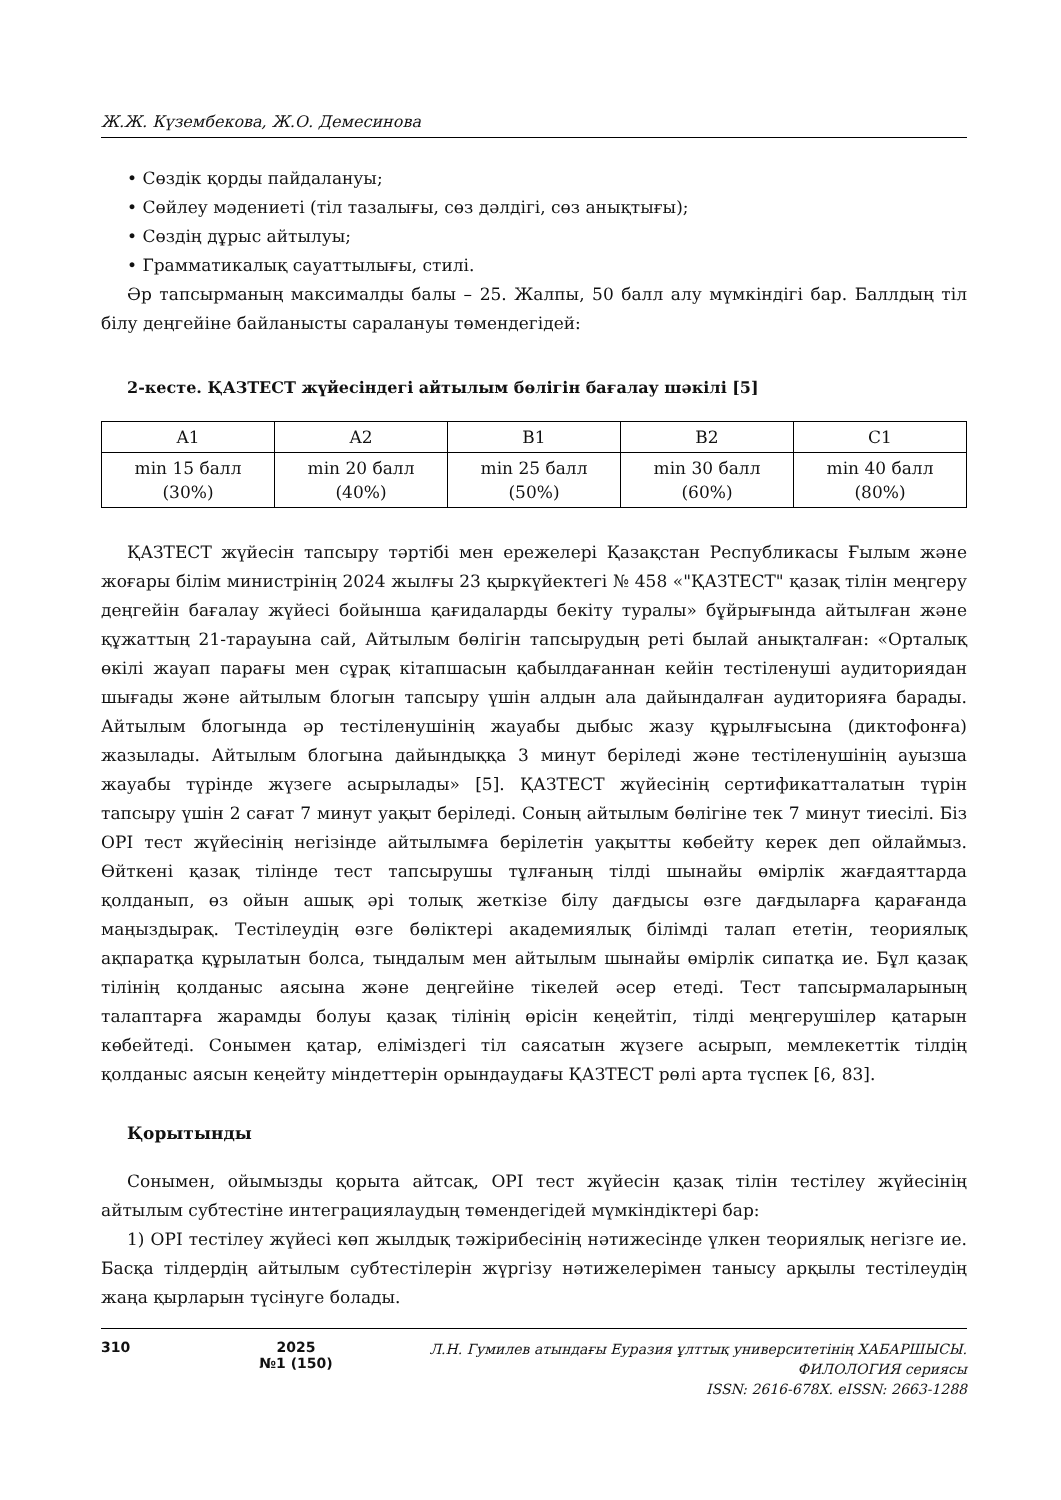Ж.Ж. Күзембекова, Ж.О. Демесинова
• Сөздік қорды пайдалануы;
• Сөйлеу мәдениеті (тіл тазалығы, сөз дәлдігі, сөз анықтығы);
• Сөздің дұрыс айтылуы;
• Грамматикалық сауаттылығы, стилі.
Әр тапсырманың максималды балы – 25. Жалпы, 50 балл алу мүмкіндігі бар. Баллдың тіл білу деңгейіне байланысты саралануы төмендегідей:
2-кесте. ҚАЗТЕСТ жүйесіндегі айтылым бөлігін бағалау шәкілі [5]
| A1 | A2 | B1 | B2 | C1 |
| --- | --- | --- | --- | --- |
| min 15 балл (30%) | min 20 балл (40%) | min 25 балл (50%) | min 30 балл (60%) | min 40 балл (80%) |
ҚАЗТЕСТ жүйесін тапсыру тәртібі мен ережелері Қазақстан Республикасы Ғылым және жоғары білім министрінің 2024 жылғы 23 қыркүйектегі № 458 «"ҚАЗТЕСТ" қазақ тілін меңгеру деңгейін бағалау жүйесі бойынша қағидаларды бекіту туралы» бұйрығында айтылған және құжаттың 21-тарауына сай, Айтылым бөлігін тапсырудың реті былай анықталған: «Орталық өкілі жауап парағы мен сұрақ кітапшасын қабылдағаннан кейін тестіленуші аудиториядан шығады және айтылым блогын тапсыру үшін алдын ала дайындалған аудиторияға барады. Айтылым блогында әр тестіленушінің жауабы дыбыс жазу құрылғысына (диктофонға) жазылады. Айтылым блогына дайындыққа 3 минут беріледі және тестіленушінің ауызша жауабы түрінде жүзеге асырылады» [5]. ҚАЗТЕСТ жүйесінің сертификатталатын түрін тапсыру үшін 2 сағат 7 минут уақыт беріледі. Соның айтылым бөлігіне тек 7 минут тиесілі. Біз OPI тест жүйесінің негізінде айтылымға берілетін уақытты көбейту керек деп ойлаймыз. Өйткені қазақ тілінде тест тапсырушы тұлғаның тілді шынайы өмірлік жағдаяттарда қолданып, өз ойын ашық әрі толық жеткізе білу дағдысы өзге дағдыларға қарағанда маңыздырақ. Тестілеудің өзге бөліктері академиялық білімді талап ететін, теориялық ақпаратқа құрылатын болса, тыңдалым мен айтылым шынайы өмірлік сипатқа ие. Бұл қазақ тілінің қолданыс аясына және деңгейіне тікелей әсер етеді. Тест тапсырмаларының талаптарға жарамды болуы қазақ тілінің өрісін кеңейтіп, тілді меңгерушілер қатарын көбейтеді. Сонымен қатар, еліміздегі тіл саясатын жүзеге асырып, мемлекеттік тілдің қолданыс аясын кеңейту міндеттерін орындаудағы ҚАЗТЕСТ рөлі арта түспек [6, 83].
Қорытынды
Сонымен, ойымызды қорыта айтсақ, OPI тест жүйесін қазақ тілін тестілеу жүйесінің айтылым субтестіне интеграциялаудың төмендегідей мүмкіндіктері бар:
1) OPI тестілеу жүйесі көп жылдық тәжірибесінің нәтижесінде үлкен теориялық негізге ие. Басқа тілдердің айтылым субтестілерін жүргізу нәтижелерімен танысу арқылы тестілеудің жаңа қырларын түсінуге болады.
310 2025
№1 (150)
Л.Н. Гумилев атындағы Еуразия ұлттық университетінің ХАБАРШЫСЫ.
ФИЛОЛОГИЯ сериясы
ISSN: 2616-678X. eISSN: 2663-1288